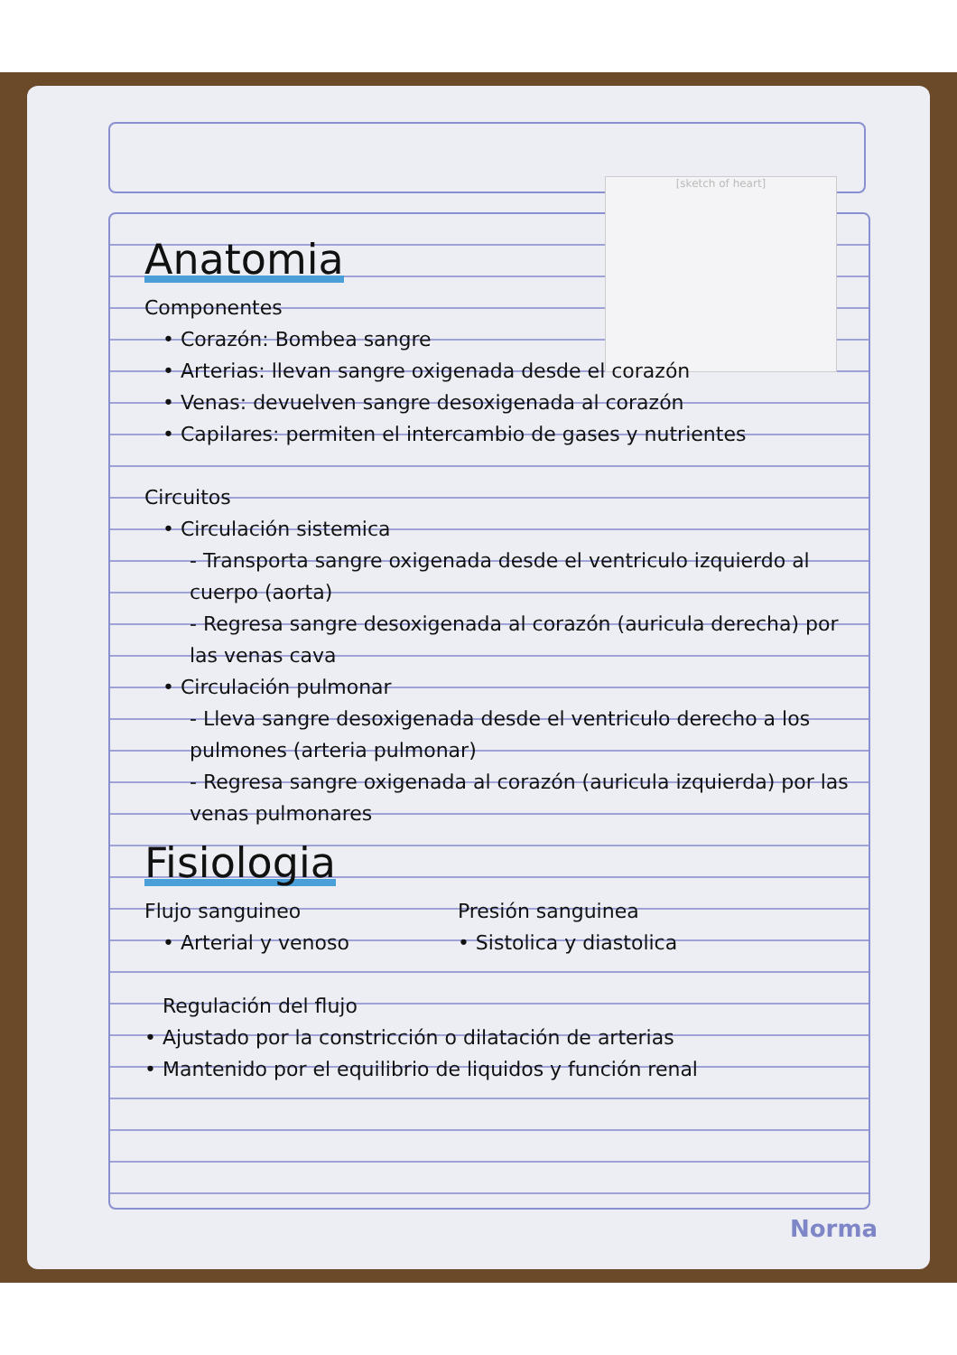[sketch of heart]
Anatomia
Componentes
• Corazón: Bombea sangre
• Arterias: llevan sangre oxigenada desde el corazón
• Venas: devuelven sangre desoxigenada al corazón
• Capilares: permiten el intercambio de gases y nutrientes
Circuitos
• Circulación sistemica
- Transporta sangre oxigenada desde el ventriculo izquierdo al cuerpo (aorta)
- Regresa sangre desoxigenada al corazón (auricula derecha) por las venas cava
• Circulación pulmonar
- Lleva sangre desoxigenada desde el ventriculo derecho a los pulmones (arteria pulmonar)
- Regresa sangre oxigenada al corazón (auricula izquierda) por las venas pulmonares
Fisiologia
Flujo sanguineo
• Arterial y venoso
Presión sanguinea
• Sistolica y diastolica
Regulación del flujo
• Ajustado por la constricción o dilatación de arterias
• Mantenido por el equilibrio de liquidos y función renal
Norma